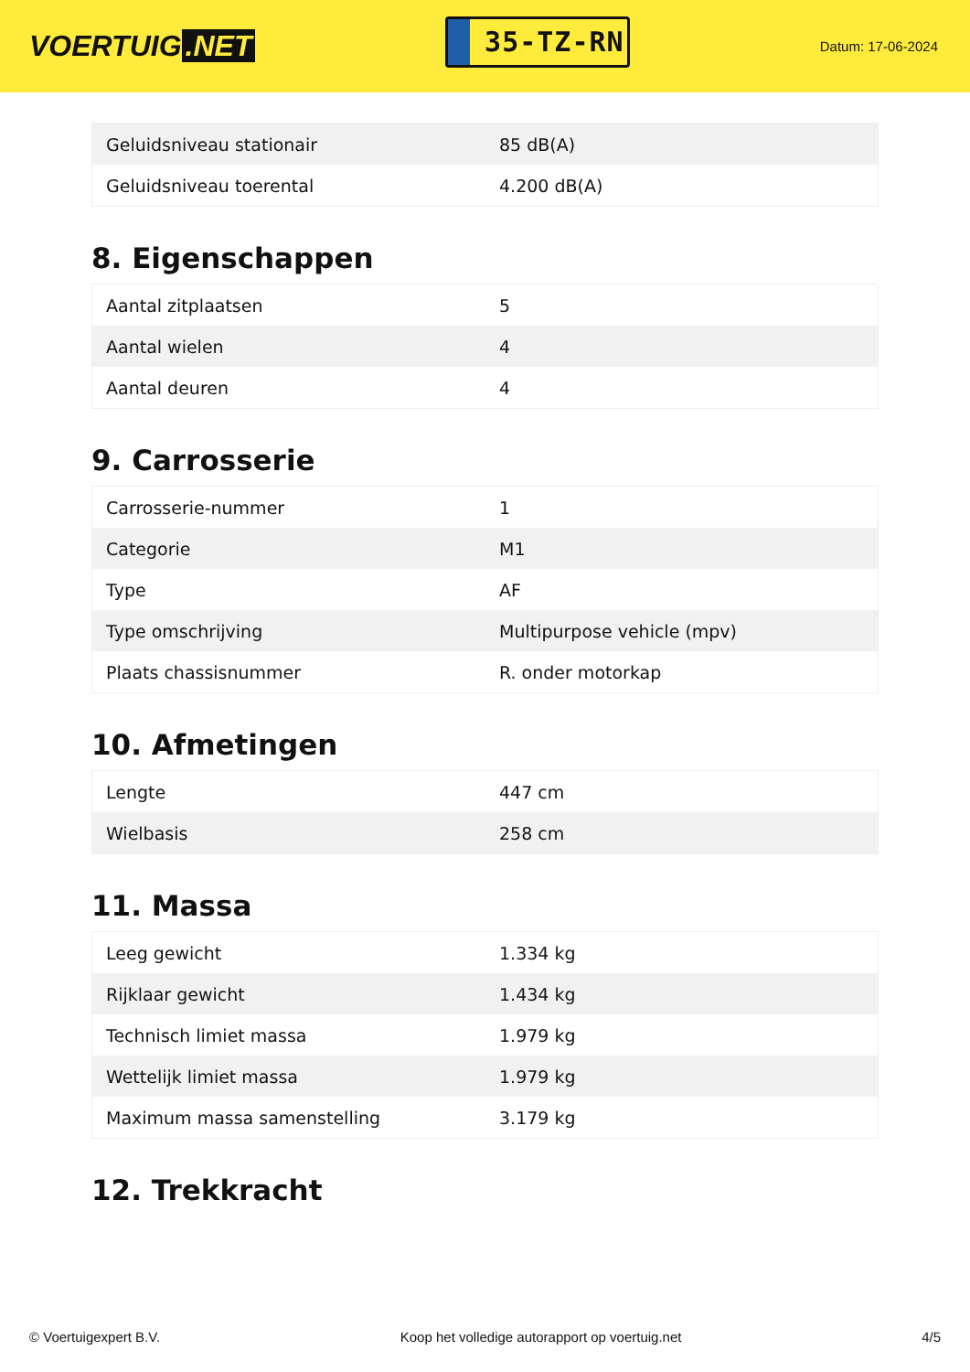VOERTUIG.NET
35-TZ-RN
Datum: 17-06-2024
| Geluidsniveau stationair | 85 dB(A) |
| Geluidsniveau toerental | 4.200 dB(A) |
8. Eigenschappen
| Aantal zitplaatsen | 5 |
| Aantal wielen | 4 |
| Aantal deuren | 4 |
9. Carrosserie
| Carrosserie-nummer | 1 |
| Categorie | M1 |
| Type | AF |
| Type omschrijving | Multipurpose vehicle (mpv) |
| Plaats chassisnummer | R. onder motorkap |
10. Afmetingen
| Lengte | 447 cm |
| Wielbasis | 258 cm |
11. Massa
| Leeg gewicht | 1.334 kg |
| Rijklaar gewicht | 1.434 kg |
| Technisch limiet massa | 1.979 kg |
| Wettelijk limiet massa | 1.979 kg |
| Maximum massa samenstelling | 3.179 kg |
12. Trekkracht
© Voertuigexpert B.V. Koop het volledige autorapport op voertuig.net 4/5